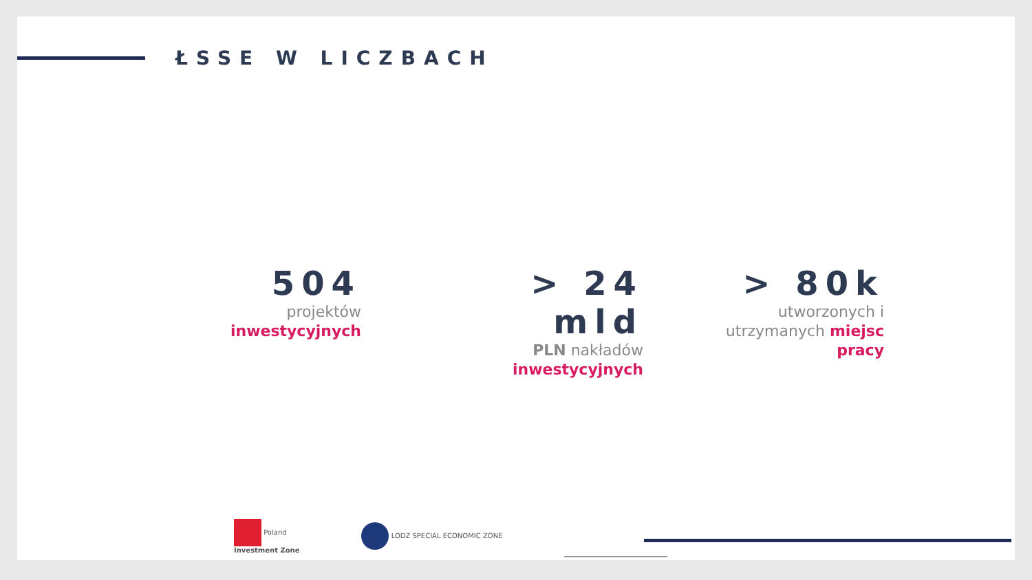ŁSSE W LICZBACH
504
projektów inwestycyjnych
> 24 mld
PLN nakładów
inwestycyjnych
> 80k
utworzonych i
utrzymanych miejsc
pracy
Poland
Investment Zone
LODZ SPECIAL ECONOMIC ZONE